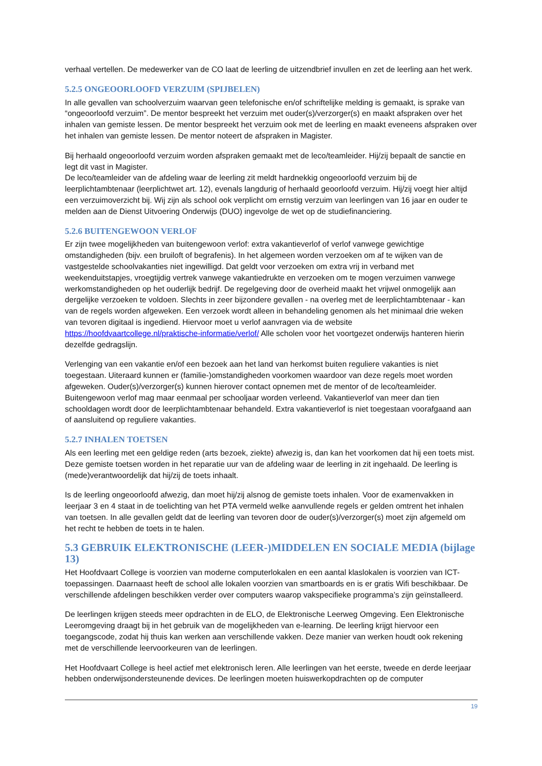verhaal vertellen. De medewerker van de CO laat de leerling de uitzendbrief invullen en zet de leerling aan het werk.
5.2.5 ONGEOORLOOFD VERZUIM (SPIJBELEN)
In alle gevallen van schoolverzuim waarvan geen telefonische en/of schriftelijke melding is gemaakt, is sprake van “ongeoorloofd verzuim”. De mentor bespreekt het verzuim met ouder(s)/verzorger(s) en maakt afspraken over het inhalen van gemiste lessen. De mentor bespreekt het verzuim ook met de leerling en maakt eveneens afspraken over het inhalen van gemiste lessen. De mentor noteert de afspraken in Magister.
Bij herhaald ongeoorloofd verzuim worden afspraken gemaakt met de leco/teamleider. Hij/zij bepaalt de sanctie en legt dit vast in Magister.
De leco/teamleider van de afdeling waar de leerling zit meldt hardnekkig ongeoorloofd verzuim bij de leerplichtambtenaar (leerplichtwet art. 12), evenals langdurig of herhaald geoorloofd verzuim. Hij/zij voegt hier altijd een verzuimoverzicht bij. Wij zijn als school ook verplicht om ernstig verzuim van leerlingen van 16 jaar en ouder te melden aan de Dienst Uitvoering Onderwijs (DUO) ingevolge de wet op de studiefinanciering.
5.2.6 BUITENGEWOON VERLOF
Er zijn twee mogelijkheden van buitengewoon verlof: extra vakantieverlof of verlof vanwege gewichtige omstandigheden (bijv. een bruiloft of begrafenis). In het algemeen worden verzoeken om af te wijken van de vastgestelde schoolvakanties niet ingewilligd. Dat geldt voor verzoeken om extra vrij in verband met weekenduitstapjes, vroegtijdig vertrek vanwege vakantiedrukte en verzoeken om te mogen verzuimen vanwege werkomstandigheden op het ouderlijk bedrijf. De regelgeving door de overheid maakt het vrijwel onmogelijk aan dergelijke verzoeken te voldoen. Slechts in zeer bijzondere gevallen - na overleg met de leerplichtambtenaar - kan van de regels worden afgeweken. Een verzoek wordt alleen in behandeling genomen als het minimaal drie weken van tevoren digitaal is ingediend. Hiervoor moet u verlof aanvragen via de website https://hoofdvaartcollege.nl/praktische-informatie/verlof/ Alle scholen voor het voortgezet onderwijs hanteren hierin dezelfde gedragslijn.
Verlenging van een vakantie en/of een bezoek aan het land van herkomst buiten reguliere vakanties is niet toegestaan. Uiteraard kunnen er (familie-)omstandigheden voorkomen waardoor van deze regels moet worden afgeweken. Ouder(s)/verzorger(s) kunnen hierover contact opnemen met de mentor of de leco/teamleider. Buitengewoon verlof mag maar eenmaal per schooljaar worden verleend. Vakantieverlof van meer dan tien schooldagen wordt door de leerplichtambtenaar behandeld. Extra vakantieverlof is niet toegestaan voorafgaand aan of aansluitend op reguliere vakanties.
5.2.7 INHALEN TOETSEN
Als een leerling met een geldige reden (arts bezoek, ziekte) afwezig is, dan kan het voorkomen dat hij een toets mist. Deze gemiste toetsen worden in het reparatie uur van de afdeling waar de leerling in zit ingehaald. De leerling is (mede)verantwoordelijk dat hij/zij de toets inhaalt.
Is de leerling ongeoorloofd afwezig, dan moet hij/zij alsnog de gemiste toets inhalen. Voor de examenvakken in leerjaar 3 en 4 staat in de toelichting van het PTA vermeld welke aanvullende regels er gelden omtrent het inhalen van toetsen. In alle gevallen geldt dat de leerling van tevoren door de ouder(s)/verzorger(s) moet zijn afgemeld om het recht te hebben de toets in te halen.
5.3 GEBRUIK ELEKTRONISCHE (LEER-)MIDDELEN EN SOCIALE MEDIA (bijlage 13)
Het Hoofdvaart College is voorzien van moderne computerlokalen en een aantal klaslokalen is voorzien van ICT-toepassingen. Daarnaast heeft de school alle lokalen voorzien van smartboards en is er gratis Wifi beschikbaar. De verschillende afdelingen beschikken verder over computers waarop vakspecifieke programma’s zijn geïnstalleerd.
De leerlingen krijgen steeds meer opdrachten in de ELO, de Elektronische Leerweg Omgeving. Een Elektronische Leeromgeving draagt bij in het gebruik van de mogelijkheden van e-learning. De leerling krijgt hiervoor een toegangscode, zodat hij thuis kan werken aan verschillende vakken. Deze manier van werken houdt ook rekening met de verschillende leervoorkeuren van de leerlingen.
Het Hoofdvaart College is heel actief met elektronisch leren. Alle leerlingen van het eerste, tweede en derde leerjaar hebben onderwijsondersteunende devices. De leerlingen moeten huiswerkopdrachten op de computer
19